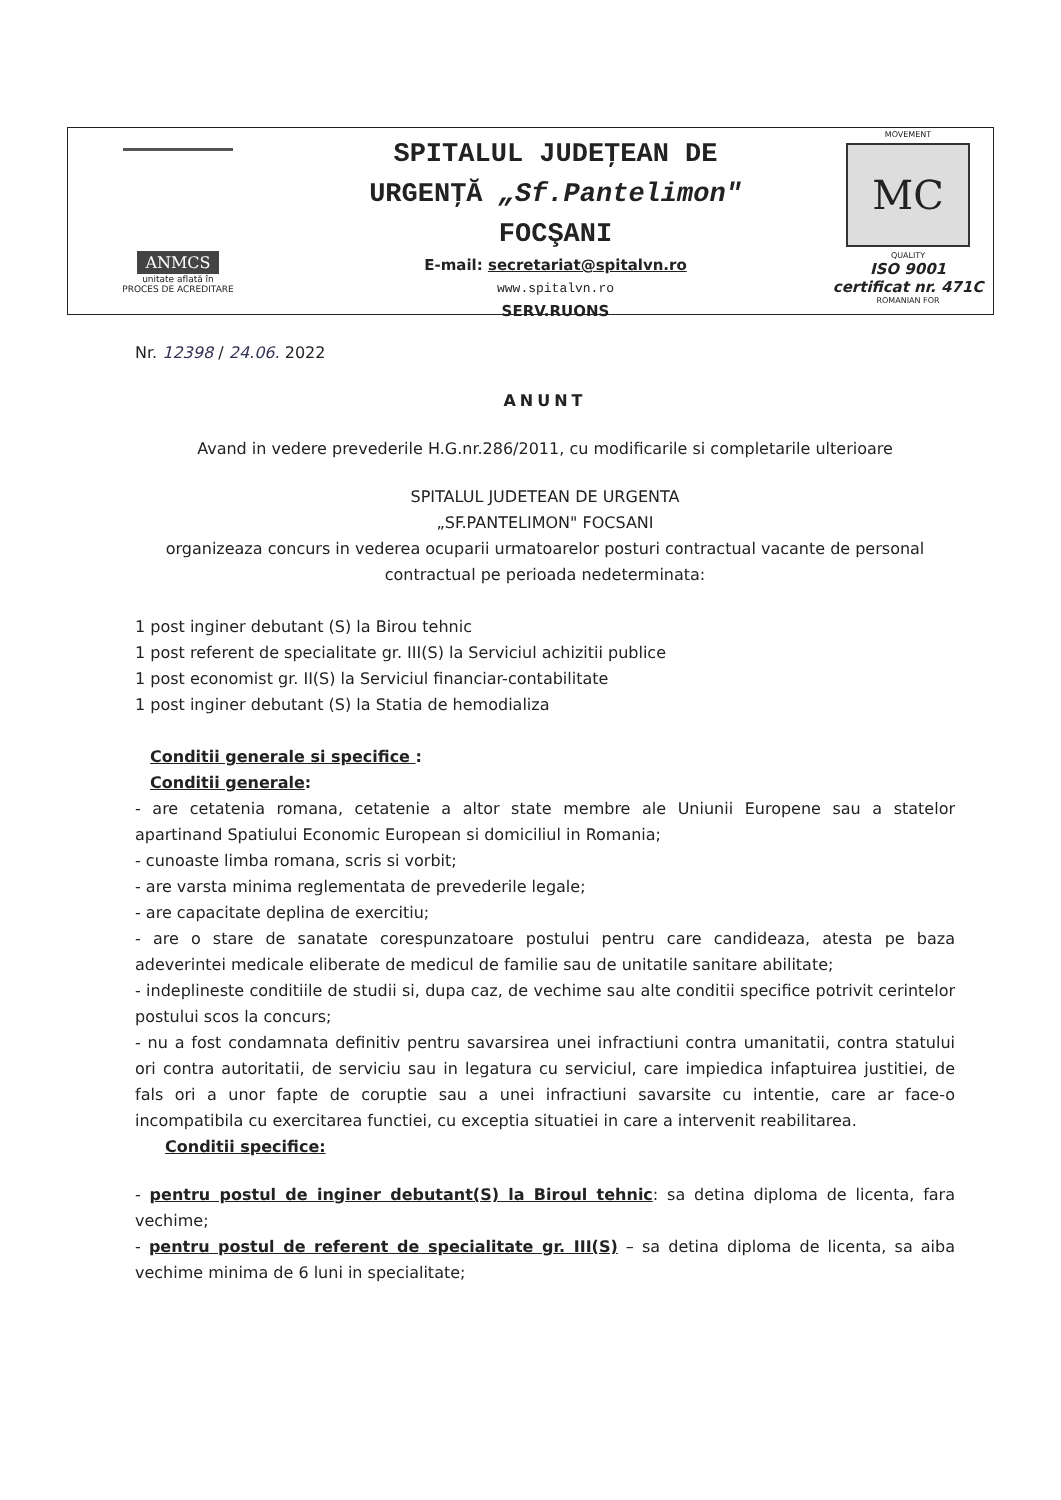ANMCS
unitate aflată în
PROCES DE ACREDITARE
SPITALUL JUDEŢEAN DE
URGENŢĂ „Sf.Pantelimon"
FOCŞANI
E-mail: secretariat@spitalvn.ro
www.spitalvn.ro
SERV.RUONS
MOVEMENT
MC
QUALITY
ISO 9001
certificat nr. 471C
ROMANIAN FOR
Nr. 12398 / 24.06. 2022
ANUNT
Avand in vedere prevederile H.G.nr.286/2011, cu modificarile si completarile ulterioare
SPITALUL JUDETEAN DE URGENTA
„SF.PANTELIMON" FOCSANI
organizeaza concurs in vederea ocuparii urmatoarelor posturi contractual vacante de personal contractual pe perioada nedeterminata:
1 post inginer debutant (S) la Birou tehnic
1 post referent de specialitate gr. III(S) la Serviciul achizitii publice
1 post economist gr. II(S) la Serviciul financiar-contabilitate
1 post inginer debutant (S) la Statia de hemodializa
Conditii generale si specifice :
Conditii generale:
- are cetatenia romana, cetatenie a altor state membre ale Uniunii Europene sau a statelor apartinand Spatiului Economic European si domiciliul in Romania;
- cunoaste limba romana, scris si vorbit;
- are varsta minima reglementata de prevederile legale;
- are capacitate deplina de exercitiu;
- are o stare de sanatate corespunzatoare postului pentru care candideaza, atesta pe baza adeverintei medicale eliberate de medicul de familie sau de unitatile sanitare abilitate;
- indeplineste conditiile de studii si, dupa caz, de vechime sau alte conditii specifice potrivit cerintelor postului scos la concurs;
- nu a fost condamnata definitiv pentru savarsirea unei infractiuni contra umanitatii, contra statului ori contra autoritatii, de serviciu sau in legatura cu serviciul, care impiedica infaptuirea justitiei, de fals ori a unor fapte de coruptie sau a unei infractiuni savarsite cu intentie, care ar face-o incompatibila cu exercitarea functiei, cu exceptia situatiei in care a intervenit reabilitarea.
Conditii specifice:
- pentru postul de inginer debutant(S) la Biroul tehnic: sa detina diploma de licenta, fara vechime;
- pentru postul de referent de specialitate gr. III(S) – sa detina diploma de licenta, sa aiba vechime minima de 6 luni in specialitate;